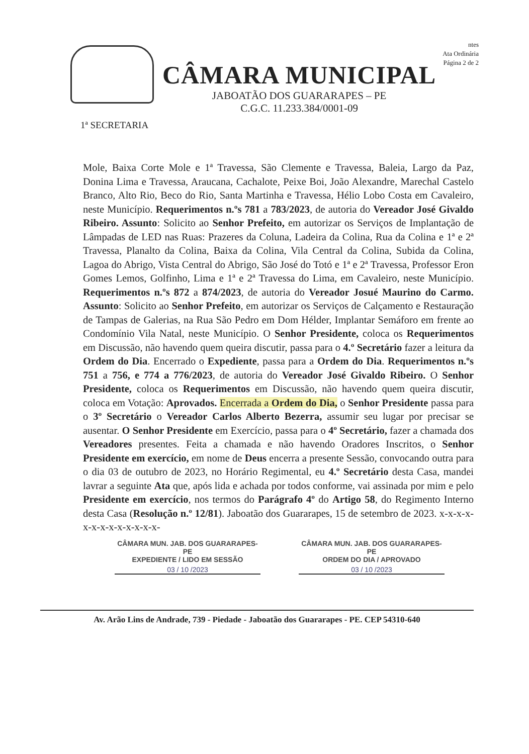CÂMARA MUNICIPAL
JABOATÃO DOS GUARARAPES – PE
C.G.C. 11.233.384/0001-09
ntes
Ata Ordinária
Página 2 de 2
1ª SECRETARIA
Mole, Baixa Corte Mole e 1ª Travessa, São Clemente e Travessa, Baleia, Largo da Paz, Donina Lima e Travessa, Araucana, Cachalote, Peixe Boi, João Alexandre, Marechal Castelo Branco, Alto Rio, Beco do Rio, Santa Martinha e Travessa, Hélio Lobo Costa em Cavaleiro, neste Município. Requerimentos n.ºs 781 a 783/2023, de autoria do Vereador José Givaldo Ribeiro. Assunto: Solicito ao Senhor Prefeito, em autorizar os Serviços de Implantação de Lâmpadas de LED nas Ruas: Prazeres da Coluna, Ladeira da Colina, Rua da Colina e 1ª e 2ª Travessa, Planalto da Colina, Baixa da Colina, Vila Central da Colina, Subida da Colina, Lagoa do Abrigo, Vista Central do Abrigo, São José do Totó e 1ª e 2ª Travessa, Professor Eron Gomes Lemos, Golfinho, Lima e 1ª e 2ª Travessa do Lima, em Cavaleiro, neste Município. Requerimentos n.ºs 872 a 874/2023, de autoria do Vereador Josué Maurino do Carmo. Assunto: Solicito ao Senhor Prefeito, em autorizar os Serviços de Calçamento e Restauração de Tampas de Galerias, na Rua São Pedro em Dom Hélder, Implantar Semáforo em frente ao Condomínio Vila Natal, neste Município. O Senhor Presidente, coloca os Requerimentos em Discussão, não havendo quem queira discutir, passa para o 4.º Secretário fazer a leitura da Ordem do Dia. Encerrado o Expediente, passa para a Ordem do Dia. Requerimentos n.ºs 751 a 756, e 774 a 776/2023, de autoria do Vereador José Givaldo Ribeiro. O Senhor Presidente, coloca os Requerimentos em Discussão, não havendo quem queira discutir, coloca em Votação: Aprovados. Encerrada a Ordem do Dia, o Senhor Presidente passa para o 3º Secretário o Vereador Carlos Alberto Bezerra, assumir seu lugar por precisar se ausentar. O Senhor Presidente em Exercício, passa para o 4º Secretário, fazer a chamada dos Vereadores presentes. Feita a chamada e não havendo Oradores Inscritos, o Senhor Presidente em exercício, em nome de Deus encerra a presente Sessão, convocando outra para o dia 03 de outubro de 2023, no Horário Regimental, eu 4.º Secretário desta Casa, mandei lavrar a seguinte Ata que, após lida e achada por todos conforme, vai assinada por mim e pelo Presidente em exercício, nos termos do Parágrafo 4º do Artigo 58, do Regimento Interno desta Casa (Resolução n.º 12/81). Jaboatão dos Guararapes, 15 de setembro de 2023. x-x-x-x-x-x-x-x-x-x-x-x-x-
CÂMARA MUN. JAB. DOS GUARARAPES-PE
EXPEDIENTE / LIDO EM SESSÃO
03 / 10 /2023
CÂMARA MUN. JAB. DOS GUARARAPES-PE
ORDEM DO DIA / APROVADO
03 / 10 /2023
Av. Arão Lins de Andrade, 739 - Piedade - Jaboatão dos Guararapes - PE. CEP 54310-640